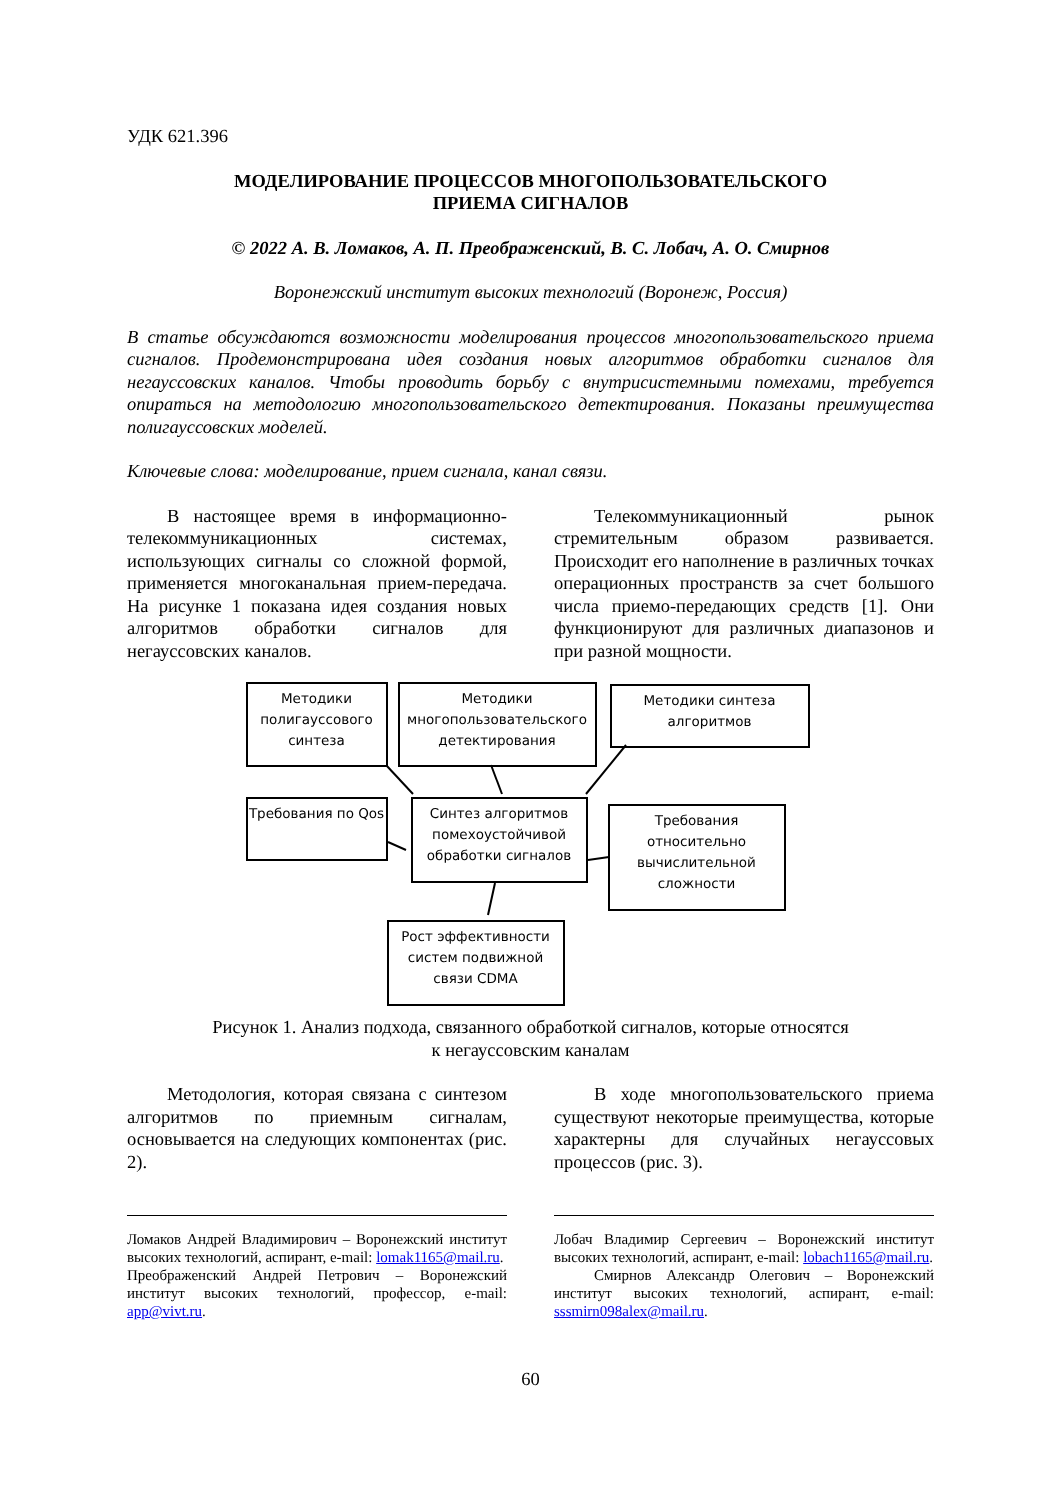УДК 621.396
МОДЕЛИРОВАНИЕ ПРОЦЕССОВ МНОГОПОЛЬЗОВАТЕЛЬСКОГО
ПРИЕМА СИГНАЛОВ
© 2022 А. В. Ломаков, А. П. Преображенский, В. С. Лобач, А. О. Смирнов
Воронежский институт высоких технологий (Воронеж, Россия)
В статье обсуждаются возможности моделирования процессов многопользовательского приема сигналов. Продемонстрирована идея создания новых алгоритмов обработки сигналов для негауссовских каналов. Чтобы проводить борьбу с внутрисистемными помехами, требуется опираться на методологию многопользовательского детектирования. Показаны преимущества полигауссовских моделей.
Ключевые слова: моделирование, прием сигнала, канал связи.
В настоящее время в информационно-телекоммуникационных системах, использующих сигналы со сложной формой, применяется многоканальная прием-передача. На рисунке 1 показана идея создания новых алгоритмов обработки сигналов для негауссовских каналов.
Телекоммуникационный рынок стремительным образом развивается. Происходит его наполнение в различных точках операционных пространств за счет большого числа приемо-передающих средств [1]. Они функционируют для различных диапазонов и при разной мощности.
Методики полигауссового синтеза
Методики многопользовательского детектирования
Методики синтеза алгоритмов
Требования по Qos
Синтез алгоритмов помехоустойчивой обработки сигналов
Требования относительно вычислительной сложности
Рост эффективности систем подвижной связи CDMA
Рисунок 1. Анализ подхода, связанного обработкой сигналов, которые относятся
к негауссовским каналам
Методология, которая связана с синтезом алгоритмов по приемным сигналам, основывается на следующих компонентах (рис. 2).
В ходе многопользовательского приема существуют некоторые преимущества, которые характерны для случайных негауссовых процессов (рис. 3).
Ломаков Андрей Владимирович – Воронежский институт высоких технологий, аспирант, e-mail: lomak1165@mail.ru.
Преображенский Андрей Петрович – Воронежский институт высоких технологий, профессор, e-mail: app@vivt.ru.
Лобач Владимир Сергеевич – Воронежский институт высоких технологий, аспирант, e-mail: lobach1165@mail.ru.
Смирнов Александр Олегович – Воронежский институт высоких технологий, аспирант, e-mail: sssmirn098alex@mail.ru.
60